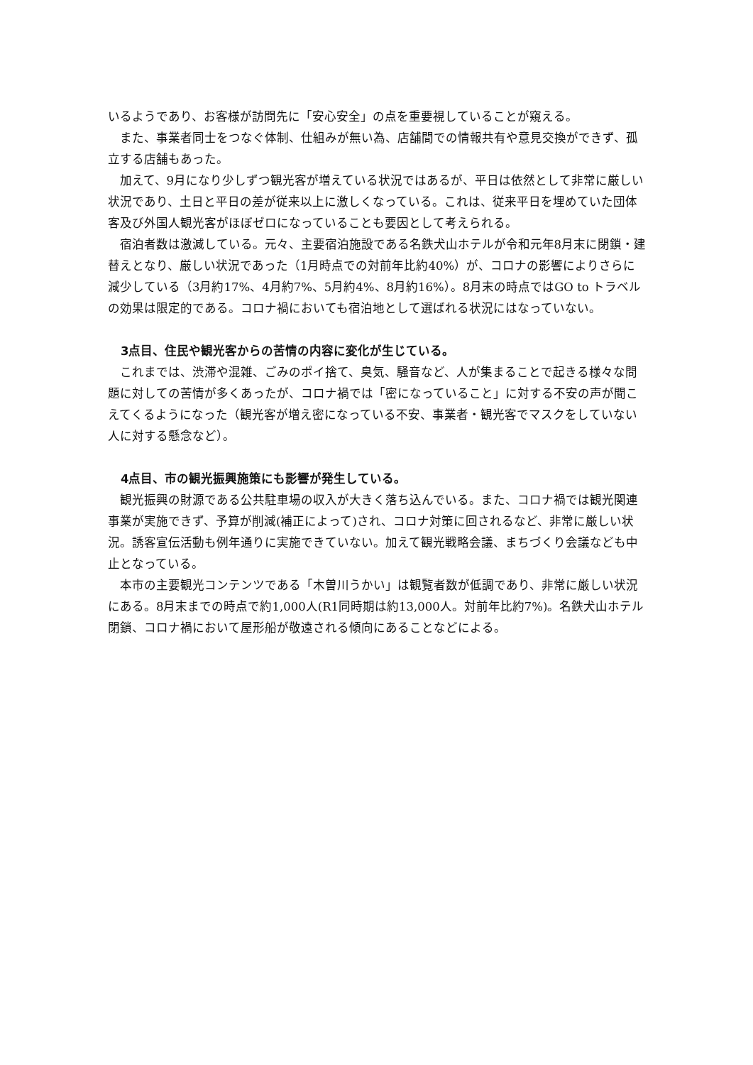いるようであり、お客様が訪問先に「安心安全」の点を重要視していることが窺える。
また、事業者同士をつなぐ体制、仕組みが無い為、店舗間での情報共有や意見交換ができず、孤立する店舗もあった。
加えて、9月になり少しずつ観光客が増えている状況ではあるが、平日は依然として非常に厳しい状況であり、土日と平日の差が従来以上に激しくなっている。これは、従来平日を埋めていた団体客及び外国人観光客がほぼゼロになっていることも要因として考えられる。
宿泊者数は激減している。元々、主要宿泊施設である名鉄犬山ホテルが令和元年8月末に閉鎖・建替えとなり、厳しい状況であった（1月時点での対前年比約40%）が、コロナの影響によりさらに減少している（3月約17%、4月約7%、5月約4%、8月約16%）。8月末の時点ではGO to トラベルの効果は限定的である。コロナ禍においても宿泊地として選ばれる状況にはなっていない。
3点目、住民や観光客からの苦情の内容に変化が生じている。
これまでは、渋滞や混雑、ごみのポイ捨て、臭気、騒音など、人が集まることで起きる様々な問題に対しての苦情が多くあったが、コロナ禍では「密になっていること」に対する不安の声が聞こえてくるようになった（観光客が増え密になっている不安、事業者・観光客でマスクをしていない人に対する懸念など）。
4点目、市の観光振興施策にも影響が発生している。
観光振興の財源である公共駐車場の収入が大きく落ち込んでいる。また、コロナ禍では観光関連事業が実施できず、予算が削減(補正によって)され、コロナ対策に回されるなど、非常に厳しい状況。誘客宣伝活動も例年通りに実施できていない。加えて観光戦略会議、まちづくり会議なども中止となっている。
本市の主要観光コンテンツである「木曽川うかい」は観覧者数が低調であり、非常に厳しい状況にある。8月末までの時点で約1,000人(R1同時期は約13,000人。対前年比約7%)。名鉄犬山ホテル閉鎖、コロナ禍において屋形船が敬遠される傾向にあることなどによる。